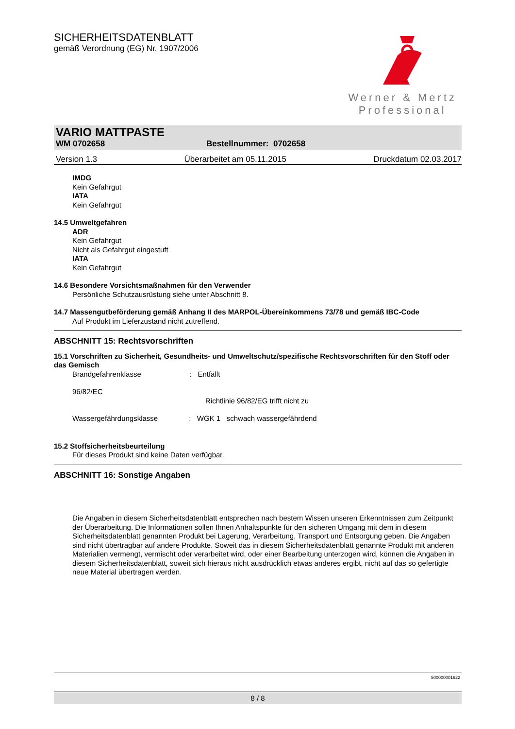SICHERHEITSDATENBLATT
gemäß Verordnung (EG) Nr. 1907/2006
Werner & Mertz
Professional
VARIO MATTPASTE
WM 0702658 Bestellnummer: 0702658
Version 1.3 Überarbeitet am 05.11.2015 Druckdatum 02.03.2017
IMDG
Kein Gefahrgut
IATA
Kein Gefahrgut
14.5 Umweltgefahren
ADR
Kein Gefahrgut
Nicht als Gefahrgut eingestuft
IATA
Kein Gefahrgut
14.6 Besondere Vorsichtsmaßnahmen für den Verwender
Persönliche Schutzausrüstung siehe unter Abschnitt 8.
14.7 Massengutbeförderung gemäß Anhang II des MARPOL-Übereinkommens 73/78 und gemäß IBC-Code
Auf Produkt im Lieferzustand nicht zutreffend.
ABSCHNITT 15: Rechtsvorschriften
15.1 Vorschriften zu Sicherheit, Gesundheits- und Umweltschutz/spezifische Rechtsvorschriften für den Stoff oder das Gemisch
Brandgefahrenklasse: Entfällt
96/82/EC
Richtlinie 96/82/EG trifft nicht zu
Wassergefährdungsklasse: WGK 1 schwach wassergefährdend
15.2 Stoffsicherheitsbeurteilung
Für dieses Produkt sind keine Daten verfügbar.
ABSCHNITT 16: Sonstige Angaben
Die Angaben in diesem Sicherheitsdatenblatt entsprechen nach bestem Wissen unseren Erkenntnissen zum Zeitpunkt der Überarbeitung. Die Informationen sollen Ihnen Anhaltspunkte für den sicheren Umgang mit dem in diesem Sicherheitsdatenblatt genannten Produkt bei Lagerung, Verarbeitung, Transport und Entsorgung geben. Die Angaben sind nicht übertragbar auf andere Produkte. Soweit das in diesem Sicherheitsdatenblatt genannte Produkt mit anderen Materialien vermengt, vermischt oder verarbeitet wird, oder einer Bearbeitung unterzogen wird, können die Angaben in diesem Sicherheitsdatenblatt, soweit sich hieraus nicht ausdrücklich etwas anderes ergibt, nicht auf das so gefertigte neue Material übertragen werden.
500000001622
8 / 8